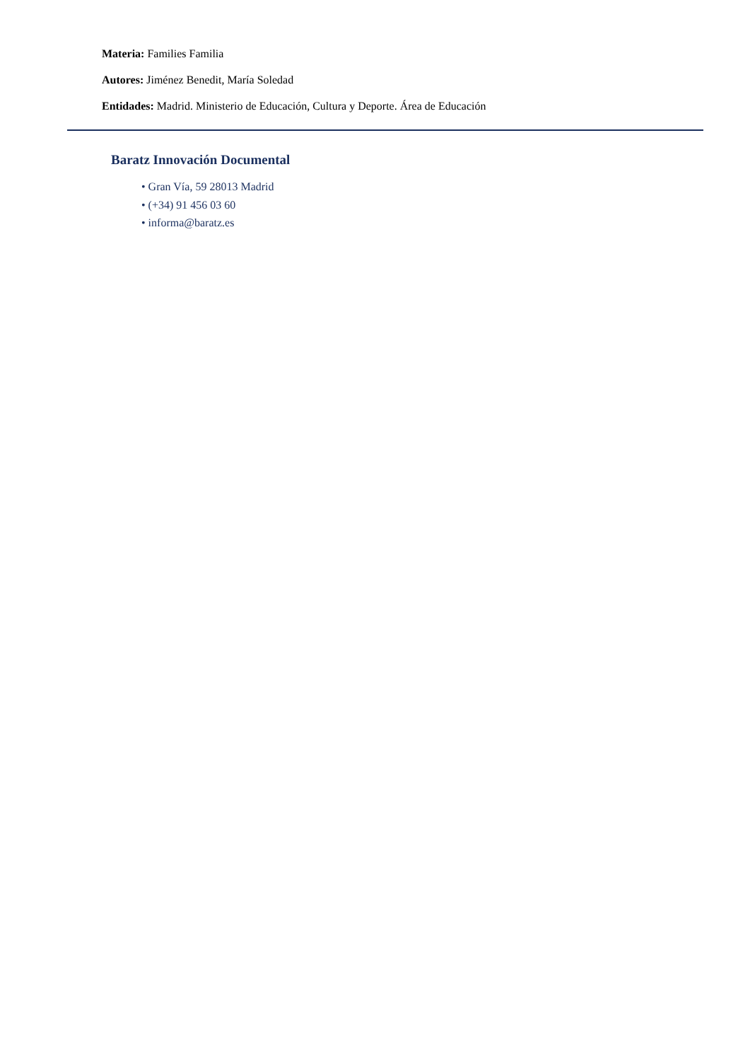Materia: Families Familia
Autores: Jiménez Benedit, María Soledad
Entidades: Madrid. Ministerio de Educación, Cultura y Deporte. Área de Educación
Baratz Innovación Documental
• Gran Vía, 59 28013 Madrid
• (+34) 91 456 03 60
• informa@baratz.es